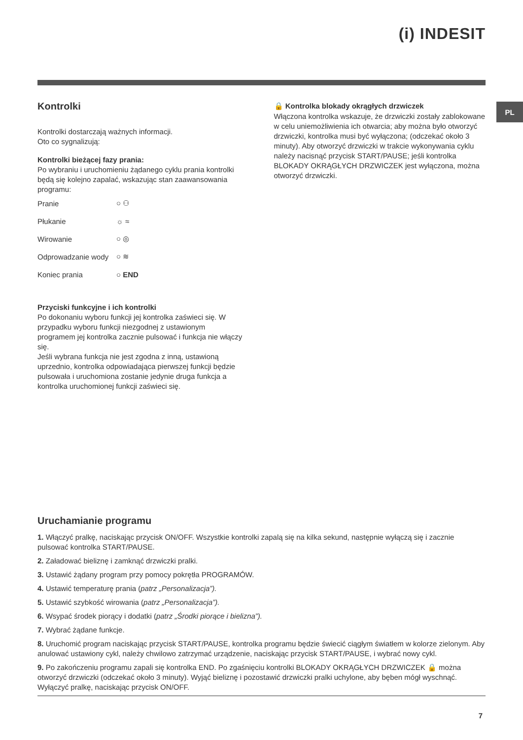(i) INDESIT
PL
Kontrolki
Kontrolki dostarczają ważnych informacji.
Oto co sygnalizują:
Kontrolki bieżącej fazy prania:
Po wybraniu i uruchomieniu żądanego cyklu prania kontrolki będą się kolejno zapalać, wskazując stan zaawansowania programu:
Pranie ○ ⚇
Płukanie ☼ ≈
Wirowanie ○ ◎
Odprowadzanie wody ○ ≋
Koniec prania ○ END
Przyciski funkcyjne i ich kontrolki
Po dokonaniu wyboru funkcji jej kontrolka zaświeci się. W przypadku wyboru funkcji niezgodnej z ustawionym programem jej kontrolka zacznie pulsować i funkcja nie włączy się.
Jeśli wybrana funkcja nie jest zgodna z inną, ustawioną uprzednio, kontrolka odpowiadająca pierwszej funkcji będzie pulsowała i uruchomiona zostanie jedynie druga funkcja a kontrolka uruchomionej funkcji zaświeci się.
🔒 Kontrolka blokady okrągłych drzwiczek
Włączona kontrolka wskazuje, że drzwiczki zostały zablokowane w celu uniemożliwienia ich otwarcia; aby można było otworzyć drzwiczki, kontrolka musi być wyłączona; (odczekać około 3 minuty). Aby otworzyć drzwiczki w trakcie wykonywania cyklu należy nacisnąć przycisk START/PAUSE; jeśli kontrolka BLOKADY OKRĄGŁYCH DRZWICZEK jest wyłączona, można otworzyć drzwiczki.
Uruchamianie programu
1. Włączyć pralkę, naciskając przycisk ON/OFF. Wszystkie kontrolki zapalą się na kilka sekund, następnie wyłączą się i zacznie pulsować kontrolka START/PAUSE.
2. Załadować bieliznę i zamknąć drzwiczki pralki.
3. Ustawić żądany program przy pomocy pokrętła PROGRAMÓW.
4. Ustawić temperaturę prania (patrz „Personalizacja”).
5. Ustawić szybkość wirowania (patrz „Personalizacja”).
6. Wsypać środek piorący i dodatki (patrz „Środki piorące i bielizna”).
7. Wybrać żądane funkcje.
8. Uruchomić program naciskając przycisk START/PAUSE, kontrolka programu będzie świecić ciągłym światłem w kolorze zielonym. Aby anulować ustawiony cykl, należy chwilowo zatrzymać urządzenie, naciskając przycisk START/PAUSE, i wybrać nowy cykl.
9. Po zakończeniu programu zapali się kontrolka END. Po zgaśnięciu kontrolki BLOKADY OKRĄGŁYCH DRZWICZEK 🔒 można otworzyć drzwiczki (odczekać około 3 minuty). Wyjąć bieliznę i pozostawić drzwiczki pralki uchylone, aby bęben mógł wyschnąć. Wyłączyć pralkę, naciskając przycisk ON/OFF.
7